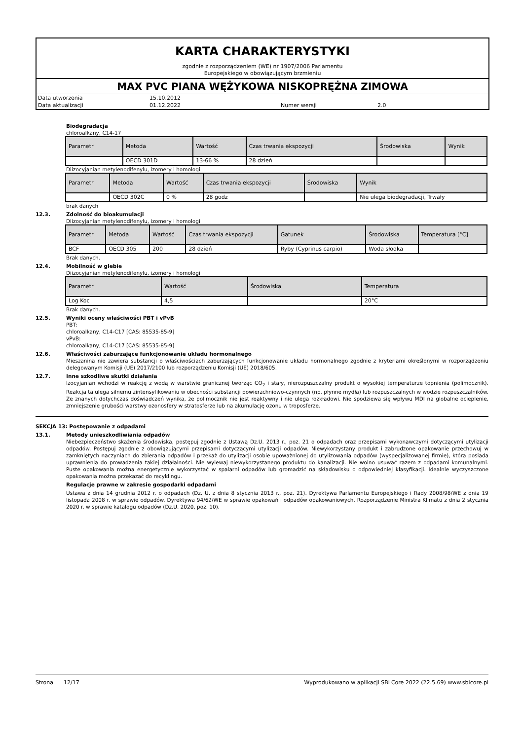KARTA CHARAKTERYSTYKI
zgodnie z rozporządzeniem (WE) nr 1907/2006 Parlamentu
Europejskiego w obowiązującym brzmieniu
MAX PVC PIANA WĘŻYKOWA NISKOPRĘŻNA ZIMOWA
| Data utworzenia | 15.10.2012 | | |
| Data aktualizacji | 01.12.2022 | Numer wersji | 2.0 |
Biodegradacja
chloroalkany, C14-17
| Parametr | Metoda | Wartość | Czas trwania ekspozycji | Środowiska | Wynik |
| --- | --- | --- | --- | --- | --- |
| | OECD 301D | 13-66 % | 28 dzień | | |
Diizocyjanian metylenodifenylu, izomery i homologi
| Parametr | Metoda | Wartość | Czas trwania ekspozycji | Środowiska | Wynik |
| --- | --- | --- | --- | --- | --- |
| | OECD 302C | 0 % | 28 godz | | Nie ulega biodegradacji, Trwały |
brak danych
12.3. Zdolność do bioakumulacji
Diizocyjanian metylenodifenylu, izomery i homologi
| Parametr | Metoda | Wartość | Czas trwania ekspozycji | Gatunek | Środowiska | Temperatura [°C] |
| --- | --- | --- | --- | --- | --- | --- |
| BCF | OECD 305 | 200 | 28 dzień | Ryby (Cyprinus carpio) | Woda słodka | |
Brak danych.
12.4. Mobilność w glebie
Diizocyjanian metylenodifenylu, izomery i homologi
| Parametr | Wartość | Środowiska | Temperatura |
| --- | --- | --- | --- |
| Log Koc | 4,5 | | 20°C |
Brak danych.
12.5. Wyniki oceny właściwości PBT i vPvB
PBT:
chloroalkany, C14-C17 [CAS: 85535-85-9]
vPvB:
chloroalkany, C14-C17 [CAS: 85535-85-9]
12.6. Właściwości zaburzające funkcjonowanie układu hormonalnego
Mieszanina nie zawiera substancji o właściwościach zaburzających funkcjonowanie układu hormonalnego zgodnie z kryteriami określonymi w rozporządzeniu delegowanym Komisji (UE) 2017/2100 lub rozporządzeniu Komisji (UE) 2018/605.
12.7. Inne szkodliwe skutki działania
Izocyjanian wchodzi w reakcję z wodą w warstwie granicznej tworząc CO<sub>2</sub> i stały, nierozpuszczalny produkt o wysokiej temperaturze topnienia (polimocznik). Reakcja ta ulega silnemu zintensyfikowaniu w obecności substancji powierzchniowo-czynnych (np. płynne mydła) lub rozpuszczalnych w wodzie rozpuszczalników. Ze znanych dotychczas doświadczeń wynika, że polimocznik nie jest reaktywny i nie ulega rozkładowi. Nie spodziewa się wpływu MDI na globalne ocieplenie, zmniejszenie grubości warstwy ozonosfery w stratosferze lub na akumulację ozonu w troposferze.
SEKCJA 13: Postępowanie z odpadami
13.1. Metody unieszkodliwiania odpadów
Niebezpieczeństwo skażenia środowiska, postępuj zgodnie z Ustawą Dz.U. 2013 r., poz. 21 o odpadach oraz przepisami wykonawczymi dotyczącymi utylizacji odpadów. Postępuj zgodnie z obowiązującymi przepisami dotyczącymi utylizacji odpadów. Niewykorzystany produkt i zabrudzone opakowanie przechowuj w zamkniętych naczyniach do zbierania odpadów i przekaż do utylizacji osobie upoważnionej do utylizowania odpadów (wyspecjalizowanej firmie), która posiada uprawnienia do prowadzenia takiej działalności. Nie wylewaj niewykorzystanego produktu do kanalizacji. Nie wolno usuwać razem z odpadami komunalnymi. Puste opakowania można energetycznie wykorzystać w spalarni odpadów lub gromadzić na składowisku o odpowiedniej klasyfikacji. Idealnie wyczyszczone opakowania można przekazać do recyklingu.
Regulacje prawne w zakresie gospodarki odpadami
Ustawa z dnia 14 grudnia 2012 r. o odpadach (Dz. U. z dnia 8 stycznia 2013 r., poz. 21). Dyrektywa Parlamentu Europejskiego i Rady 2008/98/WE z dnia 19 listopada 2008 r. w sprawie odpadów. Dyrektywa 94/62/WE w sprawie opakowań i odpadów opakowaniowych. Rozporządzenie Ministra Klimatu z dnia 2 stycznia 2020 r. w sprawie katalogu odpadów (Dz.U. 2020, poz. 10).
Strona 12/17 Wyprodukowano w aplikacji SBLCore 2022 (22.5.69) www.sblcore.pl